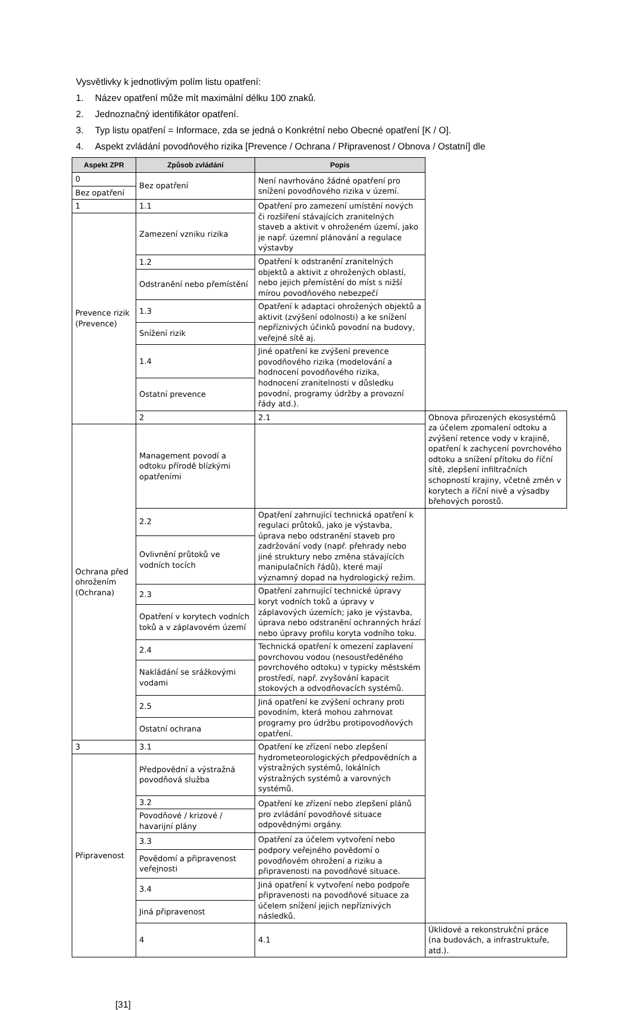Vysvětlivky k jednotlivým polím listu opatření:
1. Název opatření může mít maximální délku 100 znaků.
2. Jednoznačný identifikátor opatření.
3. Typ listu opatření = Informace, zda se jedná o Konkrétní nebo Obecné opatření [K / O].
4. Aspekt zvládání povodňového rizika [Prevence / Ochrana / Připravenost / Obnova / Ostatní] dle
| Aspekt ZPR | Způsob zvládání | Popis | |
| --- | --- | --- | --- |
| 0 | Bez opatření | Není navrhováno žádné opatření pro snížení povodňového rizika v území. | |
| Bez opatření | | | |
| 1 | 1.1 | Opatření pro zamezení umístění nových či rozšíření stávajících zranitelných staveb a aktivit v ohroženém území, jako je např. územní plánování a regulace výstavby | |
| Prevence rizik (Prevence) | Zamezení vzniku rizika | | |
| | 1.2 | Opatření k odstranění zranitelných objektů a aktivit z ohrožených oblastí, nebo jejich přemístění do míst s nižší mírou povodňového nebezpečí | |
| | Odstranění nebo přemístění | | |
| | 1.3 | Opatření k adaptaci ohrožených objektů a aktivit (zvýšení odolnosti) a ke snížení nepříznivých účinků povodní na budovy, veřejné sítě aj. | |
| | Snížení rizik | | |
| | 1.4 | Jiné opatření ke zvýšení prevence povodňového rizika (modelování a hodnocení povodňového rizika, hodnocení zranitelnosti v důsledku povodní, programy údržby a provozní řády atd.). | |
| | Ostatní prevence | | |
| | 2 | 2.1 | Obnova přirozených ekosystémů za účelem zpomalení odtoku a zvýšení retence vody v krajině, opatření k zachycení povrchového odtoku a snížení přítoku do říční sítě, zlepšení infiltračních schopností krajiny, včetně změn v korytech a říční nivě a výsadby břehových porostů. |
| Ochrana před ohrožením (Ochrana) | Management povodí a odtoku přírodě blízkými opatřeními | | |
| | 2.2 | Opatření zahrnující technická opatření k regulaci průtoků, jako je výstavba, úprava nebo odstranění staveb pro zadržování vody (např. přehrady nebo jiné struktury nebo změna stávajících manipulačních řádů), které mají významný dopad na hydrologický režim. | |
| | Ovlivnění průtoků ve vodních tocích | | |
| | 2.3 | Opatření zahrnující technické úpravy koryt vodních toků a úpravy v záplavových územích; jako je výstavba, úprava nebo odstranění ochranných hrází nebo úpravy profilu koryta vodního toku. | |
| | Opatření v korytech vodních toků a v záplavovém území | | |
| | 2.4 | Technická opatření k omezení zaplavení povrchovou vodou (nesoustředěného povrchového odtoku) v typicky městském prostředí, např. zvyšování kapacit stokových a odvodňovacích systémů. | |
| | Nakládání se srážkovými vodami | | |
| | 2.5 | Jiná opatření ke zvýšení ochrany proti povodním, která mohou zahrnovat programy pro údržbu protipovodňových opatření. | |
| | Ostatní ochrana | | |
| 3 | 3.1 | Opatření ke zřízení nebo zlepšení hydrometeorologických předpovědních a výstražných systémů, lokálních výstražných systémů a varovných systémů. | |
| Připravenost | Předpovědní a výstražná povodňová služba | | |
| | 3.2 | Opatření ke zřízení nebo zlepšení plánů pro zvládání povodňové situace odpovědnými orgány. | |
| | Povodňové / krizové / havarijní plány | | |
| | 3.3 | Opatření za účelem vytvoření nebo podpory veřejného povědomí o povodňovém ohrožení a riziku a připravenosti na povodňové situace. | |
| | Povědomí a připravenost veřejnosti | | |
| | 3.4 | Jiná opatření k vytvoření nebo podpoře připravenosti na povodňové situace za účelem snížení jejich nepříznivých následků. | |
| | Jiná připravenost | | |
| | 4 | 4.1 | Úklidové a rekonstrukční práce (na budovách, a infrastruktuře, atd.). |
[31]